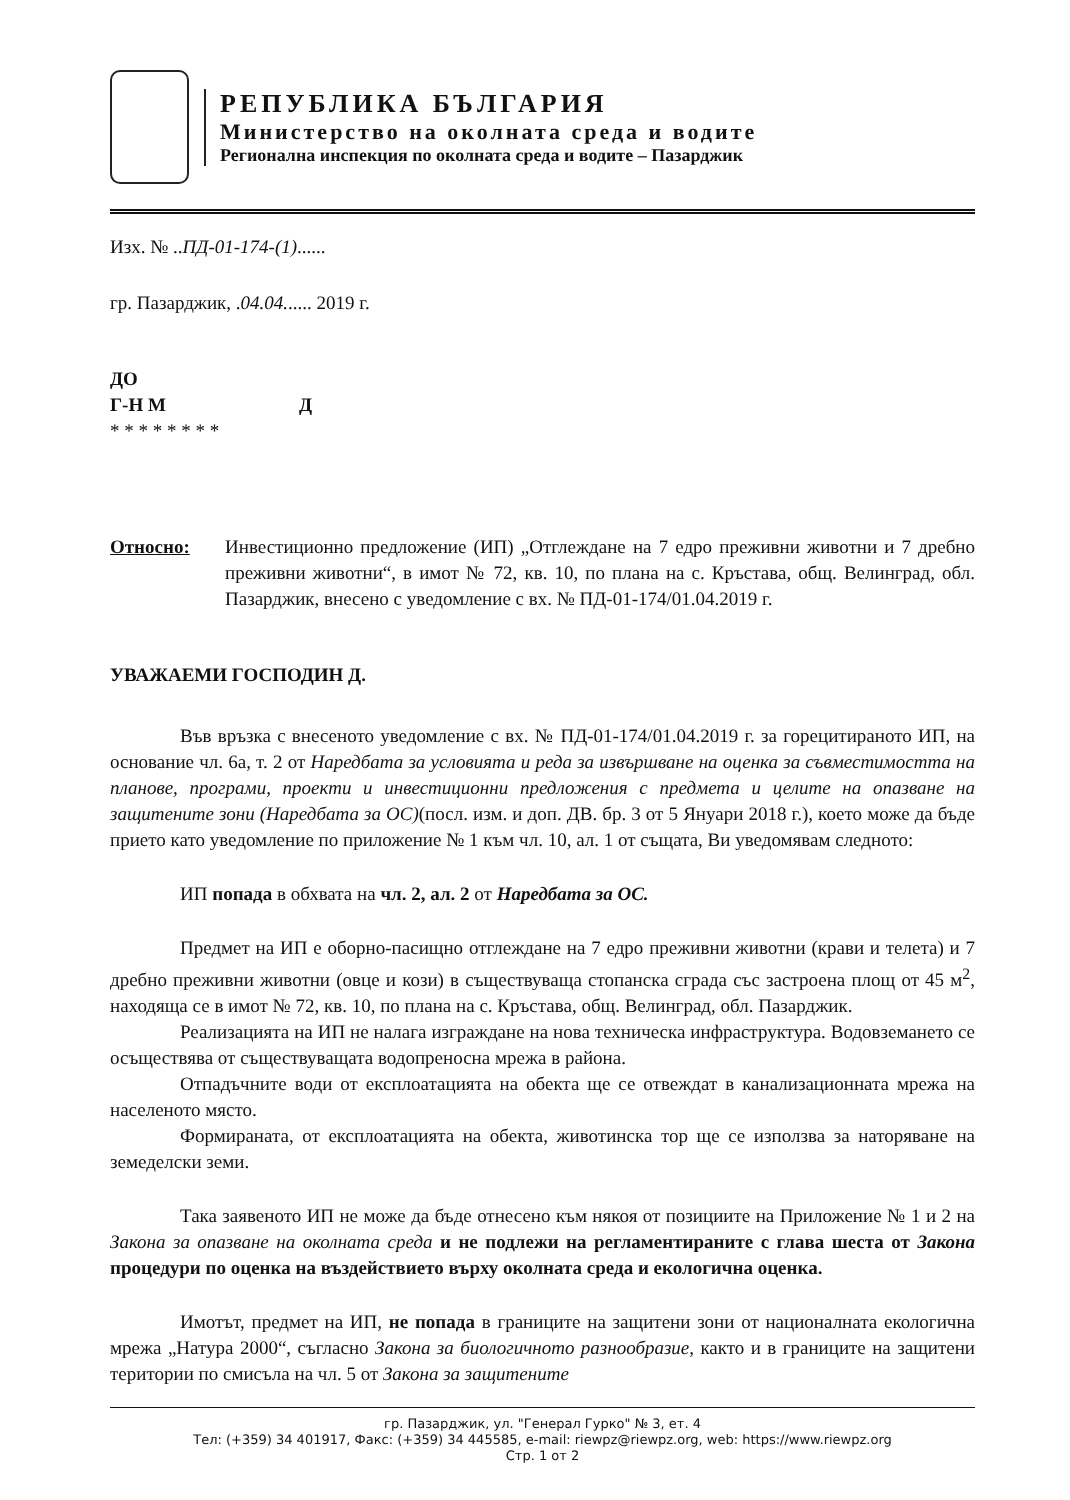РЕПУБЛИКА БЪЛГАРИЯ
Министерство на околната среда и водите
Регионална инспекция по околната среда и водите – Пазарджик
Изх. № ..ПД-01-174-(1)......
гр. Пазарджик, .04.04...... 2019 г.
ДО
Г-Н М Д
* * * * * * * *
Относно: Инвестиционно предложение (ИП) „Отглеждане на 7 едро преживни животни и 7 дребно преживни животни“, в имот № 72, кв. 10, по плана на с. Кръстава, общ. Велинград, обл. Пазарджик, внесено с уведомление с вх. № ПД-01-174/01.04.2019 г.
УВАЖАЕМИ ГОСПОДИН Д.
Във връзка с внесеното уведомление с вх. № ПД-01-174/01.04.2019 г. за горецитираното ИП, на основание чл. 6а, т. 2 от Наредбата за условията и реда за извършване на оценка за съвместимостта на планове, програми, проекти и инвестиционни предложения с предмета и целите на опазване на защитените зони (Наредбата за ОС)(посл. изм. и доп. ДВ. бр. 3 от 5 Януари 2018 г.), което може да бъде прието като уведомление по приложение № 1 към чл. 10, ал. 1 от същата, Ви уведомявам следното:
ИП попада в обхвата на чл. 2, ал. 2 от Наредбата за ОС.
Предмет на ИП е оборно-пасищно отглеждане на 7 едро преживни животни (крави и телета) и 7 дребно преживни животни (овце и кози) в съществуваща стопанска сграда със застроена площ от 45 м<sup>2</sup>, находяща се в имот № 72, кв. 10, по плана на с. Кръстава, общ. Велинград, обл. Пазарджик.
Реализацията на ИП не налага изграждане на нова техническа инфраструктура. Водовземането се осъществява от съществуващата водопреносна мрежа в района.
Отпадъчните води от експлоатацията на обекта ще се отвеждат в канализационната мрежа на населеното място.
Формираната, от експлоатацията на обекта, животинска тор ще се използва за наторяване на земеделски земи.
Така заявеното ИП не може да бъде отнесено към някоя от позициите на Приложение № 1 и 2 на Закона за опазване на околната среда и не подлежи на регламентираните с глава шеста от Закона процедури по оценка на въздействието върху околната среда и екологична оценка.
Имотът, предмет на ИП, не попада в границите на защитени зони от националната екологична мрежа „Натура 2000“, съгласно Закона за биологичното разнообразие, както и в границите на защитени територии по смисъла на чл. 5 от Закона за защитените
гр. Пазарджик, ул. "Генерал Гурко" № 3, ет. 4
Тел: (+359) 34 401917, Факс: (+359) 34 445585, e-mail: riewpz@riewpz.org, web: https://www.riewpz.org
Стр. 1 от 2